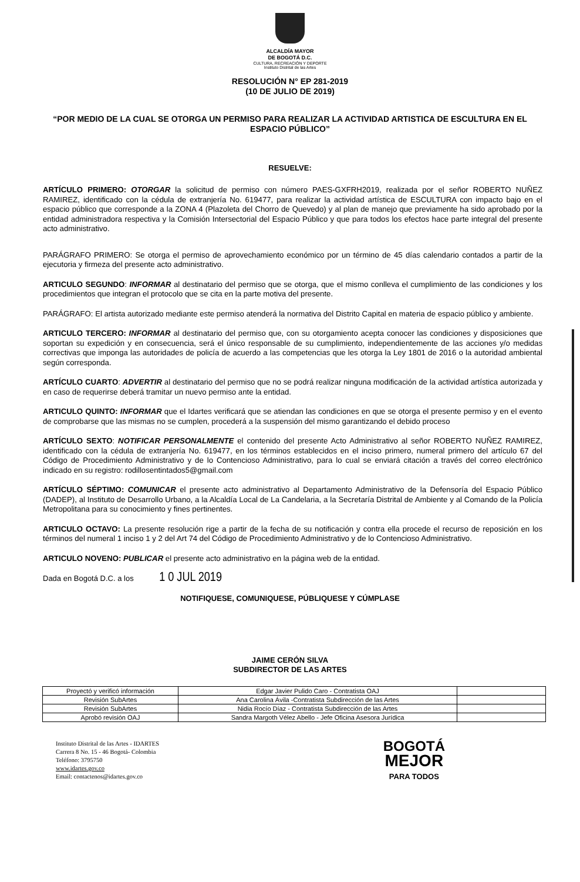ALCALDÍA MAYOR
DE BOGOTÁ D.C.
CULTURA, RECREACIÓN Y DEPORTE
Instituto Distrital de las Artes
RESOLUCIÓN N° EP 281-2019
(10 DE JULIO DE 2019)
“POR MEDIO DE LA CUAL SE OTORGA UN PERMISO PARA REALIZAR LA ACTIVIDAD ARTISTICA DE ESCULTURA EN EL ESPACIO PÚBLICO”
RESUELVE:
ARTÍCULO PRIMERO: OTORGAR la solicitud de permiso con número PAES-GXFRH2019, realizada por el señor ROBERTO NUÑEZ RAMIREZ, identificado con la cédula de extranjería No. 619477, para realizar la actividad artística de ESCULTURA con impacto bajo en el espacio público que corresponde a la ZONA 4 (Plazoleta del Chorro de Quevedo) y al plan de manejo que previamente ha sido aprobado por la entidad administradora respectiva y la Comisión Intersectorial del Espacio Público y que para todos los efectos hace parte integral del presente acto administrativo.
PARÁGRAFO PRIMERO: Se otorga el permiso de aprovechamiento económico por un término de 45 días calendario contados a partir de la ejecutoria y firmeza del presente acto administrativo.
ARTICULO SEGUNDO: INFORMAR al destinatario del permiso que se otorga, que el mismo conlleva el cumplimiento de las condiciones y los procedimientos que integran el protocolo que se cita en la parte motiva del presente.
PARÁGRAFO: El artista autorizado mediante este permiso atenderá la normativa del Distrito Capital en materia de espacio público y ambiente.
ARTICULO TERCERO: INFORMAR al destinatario del permiso que, con su otorgamiento acepta conocer las condiciones y disposiciones que soportan su expedición y en consecuencia, será el único responsable de su cumplimiento, independientemente de las acciones y/o medidas correctivas que imponga las autoridades de policía de acuerdo a las competencias que les otorga la Ley 1801 de 2016 o la autoridad ambiental según corresponda.
ARTÍCULO CUARTO: ADVERTIR al destinatario del permiso que no se podrá realizar ninguna modificación de la actividad artística autorizada y en caso de requerirse deberá tramitar un nuevo permiso ante la entidad.
ARTICULO QUINTO: INFORMAR que el Idartes verificará que se atiendan las condiciones en que se otorga el presente permiso y en el evento de comprobarse que las mismas no se cumplen, procederá a la suspensión del mismo garantizando el debido proceso
ARTÍCULO SEXTO: NOTIFICAR PERSONALMENTE el contenido del presente Acto Administrativo al señor ROBERTO NUÑEZ RAMIREZ, identificado con la cédula de extranjería No. 619477, en los términos establecidos en el inciso primero, numeral primero del artículo 67 del Código de Procedimiento Administrativo y de lo Contencioso Administrativo, para lo cual se enviará citación a través del correo electrónico indicado en su registro: rodillosentintados5@gmail.com
ARTÍCULO SÉPTIMO: COMUNICAR el presente acto administrativo al Departamento Administrativo de la Defensoría del Espacio Público (DADEP), al Instituto de Desarrollo Urbano, a la Alcaldía Local de La Candelaria, a la Secretaría Distrital de Ambiente y al Comando de la Policía Metropolitana para su conocimiento y fines pertinentes.
ARTICULO OCTAVO: La presente resolución rige a partir de la fecha de su notificación y contra ella procede el recurso de reposición en los términos del numeral 1 inciso 1 y 2 del Art 74 del Código de Procedimiento Administrativo y de lo Contencioso Administrativo.
ARTICULO NOVENO: PUBLICAR el presente acto administrativo en la página web de la entidad.
Dada en Bogotá D.C. a los 1 0 JUL 2019
NOTIFIQUESE, COMUNIQUESE, PÚBLIQUESE Y CÚMPLASE
JAIME CERÓN SILVA
SUBDIRECTOR DE LAS ARTES
| Proyectó y verificó información | Edgar Javier Pulido Caro - Contratista OAJ | |
| Revisión SubArtes | Ana Carolina Ávila -Contratista Subdirección de las Artes | |
| Revisión SubArtes | Nidia Rocío Díaz - Contratista Subdirección de las Artes | |
| Aprobó revisión OAJ | Sandra Margoth Vélez Abello - Jefe Oficina Asesora Jurídica | |
Instituto Distrital de las Artes - IDARTES
Carrera 8 No. 15 - 46 Bogotá- Colombia
Teléfono: 3795750
www.idartes.gov.co
Email: contactenos@idartes.gov.co
BOGOTÁ
MEJOR
PARA TODOS